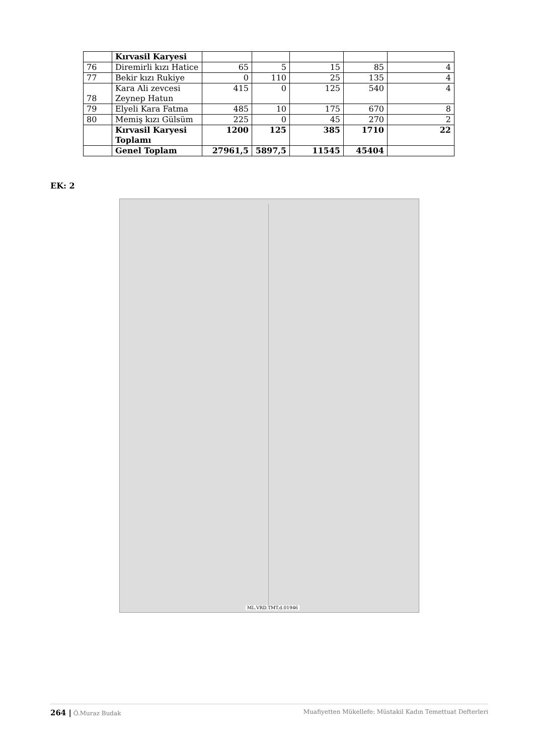| | Kırvasil Karyesi | | | | | |
| 76 | Diremirli kızı Hatice | 65 | 5 | 15 | 85 | 4 |
| 77 | Bekir kızı Rukiye | 0 | 110 | 25 | 135 | 4 |
| 78 | Kara Ali zevcesi Zeynep Hatun | 415 | 0 | 125 | 540 | 4 |
| 79 | Elyeli Kara Fatma | 485 | 10 | 175 | 670 | 8 |
| 80 | Memiş kızı Gülsüm | 225 | 0 | 45 | 270 | 2 |
| | Kırvasil Karyesi Toplamı | 1200 | 125 | 385 | 1710 | 22 |
| | Genel Toplam | 27961,5 | 5897,5 | 11545 | 45404 | |
EK: 2
ML.VRD.TMT.d.01946
264 | Ö.Muraz Budak Muafiyetten Mükellefe: Müstakil Kadın Temettuat Defterleri